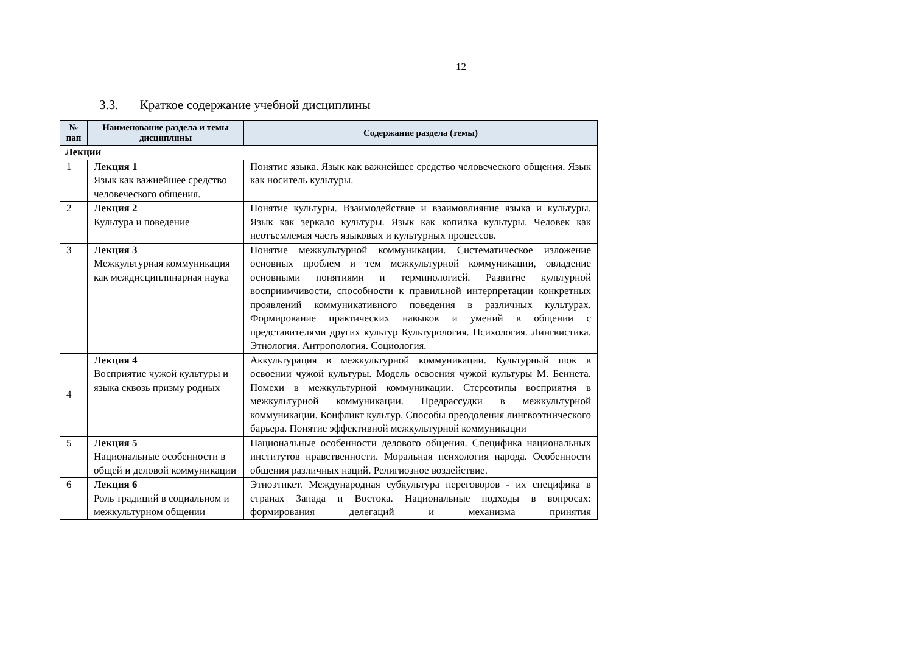12
3.3. Краткое содержание учебной дисциплины
| № пап | Наименование раздела и темы дисциплины | Содержание раздела (темы) |
| --- | --- | --- |
| Лекции | | |
| 1 | Лекция 1 Язык как важнейшее средство человеческого общения. | Понятие языка. Язык как важнейшее средство человеческого общения. Язык как носитель культуры. |
| 2 | Лекция 2 Культура и поведение | Понятие культуры. Взаимодействие и взаимовлияние языка и культуры. Язык как зеркало культуры. Язык как копилка культуры. Человек как неотъемлемая часть языковых и культурных процессов. |
| 3 | Лекция 3 Межкультурная коммуникация как междисциплинарная наука | Понятие межкультурной коммуникации. Систематическое изложение основных проблем и тем межкультурной коммуникации, овладение основными понятиями и терминологией. Развитие культурной восприимчивости, способности к правильной интерпретации конкретных проявлений коммуникативного поведения в различных культурах. Формирование практических навыков и умений в общении с представителями других культур Культурология. Психология. Лингвистика. Этнология. Антропология. Социология. |
| 4 | Лекция 4 Восприятие чужой культуры и языка сквозь призму родных | Аккультурация в межкультурной коммуникации. Культурный шок в освоении чужой культуры. Модель освоения чужой культуры М. Беннета. Помехи в межкультурной коммуникации. Стереотипы восприятия в межкультурной коммуникации. Предрассудки в межкультурной коммуникации. Конфликт культур. Способы преодоления лингвоэтнического барьера. Понятие эффективной межкультурной коммуникации |
| 5 | Лекция 5 Национальные особенности в общей и деловой коммуникации | Национальные особенности делового общения. Специфика национальных институтов нравственности. Моральная психология народа. Особенности общения различных наций. Религиозное воздействие. |
| 6 | Лекция 6 Роль традиций в социальном и межкультурном общении | Этноэтикет. Международная субкультура переговоров - их специфика в странах Запада и Востока. Национальные подходы в вопросах: формирования делегаций и механизма принятия |